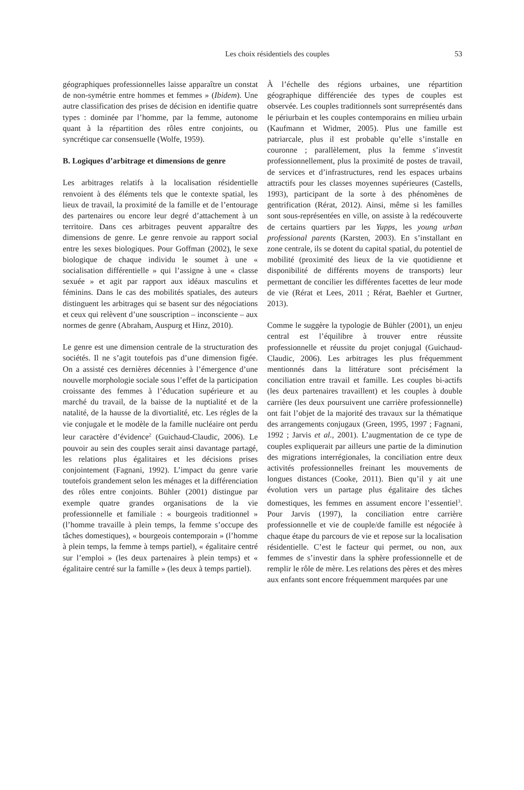Les choix résidentiels des couples
53
géographiques professionnelles laisse apparaître un constat de non-symétrie entre hommes et femmes » (Ibidem). Une autre classification des prises de décision en identifie quatre types : dominée par l’homme, par la femme, autonome quant à la répartition des rôles entre conjoints, ou syncrétique car consensuelle (Wolfe, 1959).
B. Logiques d’arbitrage et dimensions de genre
Les arbitrages relatifs à la localisation résidentielle renvoient à des éléments tels que le contexte spatial, les lieux de travail, la proximité de la famille et de l’entourage des partenaires ou encore leur degré d’attachement à un territoire. Dans ces arbitrages peuvent apparaître des dimensions de genre. Le genre renvoie au rapport social entre les sexes biologiques. Pour Goffman (2002), le sexe biologique de chaque individu le soumet à une « socialisation différentielle » qui l’assigne à une « classe sexuée » et agit par rapport aux idéaux masculins et féminins. Dans le cas des mobilités spatiales, des auteurs distinguent les arbitrages qui se basent sur des négociations et ceux qui relèvent d’une souscription – inconsciente – aux normes de genre (Abraham, Auspurg et Hinz, 2010).
Le genre est une dimension centrale de la structuration des sociétés. Il ne s’agit toutefois pas d’une dimension figée. On a assisté ces dernières décennies à l’émergence d’une nouvelle morphologie sociale sous l’effet de la participation croissante des femmes à l’éducation supérieure et au marché du travail, de la baisse de la nuptialité et de la natalité, de la hausse de la divortialité, etc. Les régles de la vie conjugale et le modèle de la famille nucléaire ont perdu leur caractère d’évidence<sup>2</sup> (Guichaud-Claudic, 2006). Le pouvoir au sein des couples serait ainsi davantage partagé, les relations plus égalitaires et les décisions prises conjointement (Fagnani, 1992). L’impact du genre varie toutefois grandement selon les ménages et la différenciation des rôles entre conjoints. Bühler (2001) distingue par exemple quatre grandes organisations de la vie professionnelle et familiale : « bourgeois traditionnel » (l’homme travaille à plein temps, la femme s’occupe des tâches domestiques), « bourgeois contemporain » (l’homme à plein temps, la femme à temps partiel), « égalitaire centré sur l’emploi » (les deux partenaires à plein temps) et « égalitaire centré sur la famille » (les deux à temps partiel).
À l’échelle des régions urbaines, une répartition géographique différenciée des types de couples est observée. Les couples traditionnels sont surreprésentés dans le périurbain et les couples contemporains en milieu urbain (Kaufmann et Widmer, 2005). Plus une famille est patriarcale, plus il est probable qu’elle s’installe en couronne ; parallèlement, plus la femme s’investit professionnellement, plus la proximité de postes de travail, de services et d’infrastructures, rend les espaces urbains attractifs pour les classes moyennes supérieures (Castells, 1993), participant de la sorte à des phénomènes de gentrification (Rérat, 2012). Ainsi, même si les familles sont sous-représentées en ville, on assiste à la redécouverte de certains quartiers par les Yupps, les young urban professional parents (Karsten, 2003). En s’installant en zone centrale, ils se dotent du capital spatial, du potentiel de mobilité (proximité des lieux de la vie quotidienne et disponibilité de différents moyens de transports) leur permettant de concilier les différentes facettes de leur mode de vie (Rérat et Lees, 2011 ; Rérat, Baehler et Gurtner, 2013).
Comme le suggère la typologie de Bühler (2001), un enjeu central est l’équilibre à trouver entre réussite professionnelle et réussite du projet conjugal (Guichaud-Claudic, 2006). Les arbitrages les plus fréquemment mentionnés dans la littérature sont précisément la conciliation entre travail et famille. Les couples bi-actifs (les deux partenaires travaillent) et les couples à double carrière (les deux poursuivent une carrière professionnelle) ont fait l’objet de la majorité des travaux sur la thématique des arrangements conjugaux (Green, 1995, 1997 ; Fagnani, 1992 ; Jarvis et al., 2001). L’augmentation de ce type de couples expliquerait par ailleurs une partie de la diminution des migrations interrégionales, la conciliation entre deux activités professionnelles freinant les mouvements de longues distances (Cooke, 2011). Bien qu’il y ait une évolution vers un partage plus égalitaire des tâches domestiques, les femmes en assument encore l’essentiel<sup>3</sup>. Pour Jarvis (1997), la conciliation entre carrière professionnelle et vie de couple/de famille est négociée à chaque étape du parcours de vie et repose sur la localisation résidentielle. C’est le facteur qui permet, ou non, aux femmes de s’investir dans la sphère professionnelle et de remplir le rôle de mère. Les relations des pères et des mères aux enfants sont encore fréquemment marquées par une